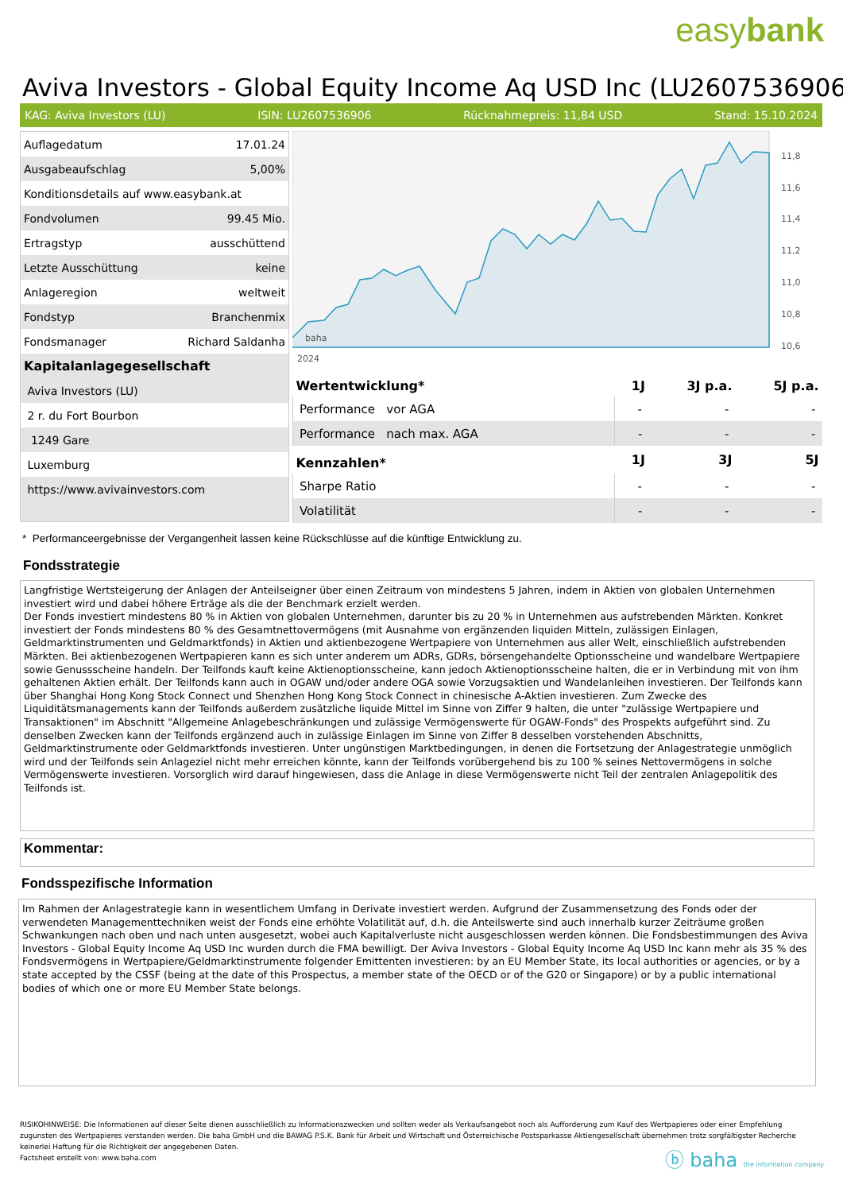easybank
Aviva Investors - Global Equity Income Aq USD Inc (LU2607536906)
KAG: Aviva Investors (LU) ISIN: LU2607536906 Rücknahmepreis: 11,84 USD Stand: 15.10.2024
| Auflagedatum | 17.01.24 |
| Ausgabeaufschlag | 5,00% |
| Konditionsdetails auf www.easybank.at | |
| Fondvolumen | 99.45 Mio. |
| Ertragstyp | ausschüttend |
| Letzte Ausschüttung | keine |
| Anlageregion | weltweit |
| Fondstyp | Branchenmix |
| Fondsmanager | Richard Saldanha |
| Kapitalanlagegesellschaft | |
| Aviva Investors (LU) | |
| 2 r. du Fort Bourbon | |
| 1249 Gare | |
| Luxemburg | |
| https://www.avivainvestors.com | |
11,8
11,6
11,4
11,2
11,0
10,8
10,6
2024
baha
| Wertentwicklung* | 1J | 3J p.a. | 5J p.a. |
| --- | --- | --- | --- |
| Performance vor AGA | - | - | - |
| Performance nach max. AGA | - | - | - |
| Kennzahlen* | 1J | 3J | 5J |
| Sharpe Ratio | - | - | - |
| Volatilität | - | - | - |
* Performanceergebnisse der Vergangenheit lassen keine Rückschlüsse auf die künftige Entwicklung zu.
Fondsstrategie
Langfristige Wertsteigerung der Anlagen der Anteilseigner über einen Zeitraum von mindestens 5 Jahren, indem in Aktien von globalen Unternehmen investiert wird und dabei höhere Erträge als die der Benchmark erzielt werden.
Der Fonds investiert mindestens 80 % in Aktien von globalen Unternehmen, darunter bis zu 20 % in Unternehmen aus aufstrebenden Märkten. Konkret investiert der Fonds mindestens 80 % des Gesamtnettovermögens (mit Ausnahme von ergänzenden liquiden Mitteln, zulässigen Einlagen, Geldmarktinstrumenten und Geldmarktfonds) in Aktien und aktienbezogene Wertpapiere von Unternehmen aus aller Welt, einschließlich aufstrebenden Märkten. Bei aktienbezogenen Wertpapieren kann es sich unter anderem um ADRs, GDRs, börsengehandelte Optionsscheine und wandelbare Wertpapiere sowie Genussscheine handeln. Der Teilfonds kauft keine Aktienoptionsscheine, kann jedoch Aktienoptionsscheine halten, die er in Verbindung mit von ihm gehaltenen Aktien erhält. Der Teilfonds kann auch in OGAW und/oder andere OGA sowie Vorzugsaktien und Wandelanleihen investieren. Der Teilfonds kann über Shanghai Hong Kong Stock Connect und Shenzhen Hong Kong Stock Connect in chinesische A-Aktien investieren. Zum Zwecke des Liquiditätsmanagements kann der Teilfonds außerdem zusätzliche liquide Mittel im Sinne von Ziffer 9 halten, die unter "zulässige Wertpapiere und Transaktionen" im Abschnitt "Allgemeine Anlagebeschränkungen und zulässige Vermögenswerte für OGAW-Fonds" des Prospekts aufgeführt sind. Zu denselben Zwecken kann der Teilfonds ergänzend auch in zulässige Einlagen im Sinne von Ziffer 8 desselben vorstehenden Abschnitts, Geldmarktinstrumente oder Geldmarktfonds investieren. Unter ungünstigen Marktbedingungen, in denen die Fortsetzung der Anlagestrategie unmöglich wird und der Teilfonds sein Anlageziel nicht mehr erreichen könnte, kann der Teilfonds vorübergehend bis zu 100 % seines Nettovermögens in solche Vermögenswerte investieren. Vorsorglich wird darauf hingewiesen, dass die Anlage in diese Vermögenswerte nicht Teil der zentralen Anlagepolitik des Teilfonds ist.
Kommentar:
Fondsspezifische Information
Im Rahmen der Anlagestrategie kann in wesentlichem Umfang in Derivate investiert werden. Aufgrund der Zusammensetzung des Fonds oder der verwendeten Managementtechniken weist der Fonds eine erhöhte Volatilität auf, d.h. die Anteilswerte sind auch innerhalb kurzer Zeiträume großen Schwankungen nach oben und nach unten ausgesetzt, wobei auch Kapitalverluste nicht ausgeschlossen werden können. Die Fondsbestimmungen des Aviva Investors - Global Equity Income Aq USD Inc wurden durch die FMA bewilligt. Der Aviva Investors - Global Equity Income Aq USD Inc kann mehr als 35 % des Fondsvermögens in Wertpapiere/Geldmarktinstrumente folgender Emittenten investieren: by an EU Member State, its local authorities or agencies, or by a state accepted by the CSSF (being at the date of this Prospectus, a member state of the OECD or of the G20 or Singapore) or by a public international bodies of which one or more EU Member State belongs.
RISIKOHINWEISE: Die Informationen auf dieser Seite dienen ausschließlich zu Informationszwecken und sollten weder als Verkaufsangebot noch als Aufforderung zum Kauf des Wertpapieres oder einer Empfehlung zugunsten des Wertpapieres verstanden werden. Die baha GmbH und die BAWAG P.S.K. Bank für Arbeit und Wirtschaft und Österreichische Postsparkasse Aktiengesellschaft übernehmen trotz sorgfältigster Recherche keinerlei Haftung für die Richtigkeit der angegebenen Daten.
Factsheet erstellt von: www.baha.com
ⓑ baha the information company